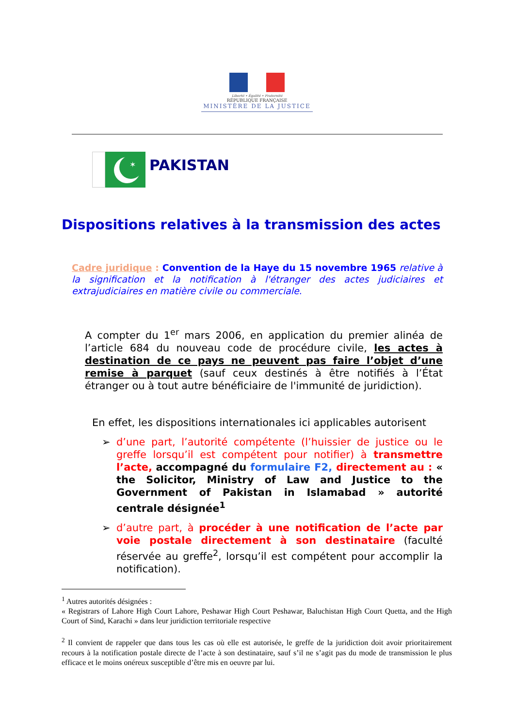Liberté • Égalité • Fraternité
RÉPUBLIQUE FRANÇAISE
MINISTÈRE DE LA JUSTICE
✶
PAKISTAN
Dispositions relatives à la transmission des actes
Cadre juridique : Convention de la Haye du 15 novembre 1965 relative à la signification et la notification à l'étranger des actes judiciaires et extrajudiciaires en matière civile ou commerciale.
A compter du 1<sup>er</sup> mars 2006, en application du premier alinéa de l’article 684 du nouveau code de procédure civile, les actes à destination de ce pays ne peuvent pas faire l’objet d’une remise à parquet (sauf ceux destinés à être notifiés à l’État étranger ou à tout autre bénéficiaire de l'immunité de juridiction).
En effet, les dispositions internationales ici applicables autorisent
➢ d’une part, l’autorité compétente (l’huissier de justice ou le greffe lorsqu’il est compétent pour notifier) à transmettre l’acte, accompagné du formulaire F2, directement au : « the Solicitor, Ministry of Law and Justice to the Government of Pakistan in Islamabad » autorité centrale désignée<sup>1</sup>
➢ d’autre part, à procéder à une notification de l’acte par voie postale directement à son destinataire (faculté réservée au greffe<sup>2</sup>, lorsqu’il est compétent pour accomplir la notification).
<sup>1</sup> Autres autorités désignées :
« Registrars of Lahore High Court Lahore, Peshawar High Court Peshawar, Baluchistan High Court Quetta, and the High Court of Sind, Karachi » dans leur juridiction territoriale respective
<sup>2</sup> Il convient de rappeler que dans tous les cas où elle est autorisée, le greffe de la juridiction doit avoir prioritairement recours à la notification postale directe de l’acte à son destinataire, sauf s’il ne s’agit pas du mode de transmission le plus efficace et le moins onéreux susceptible d’être mis en oeuvre par lui.